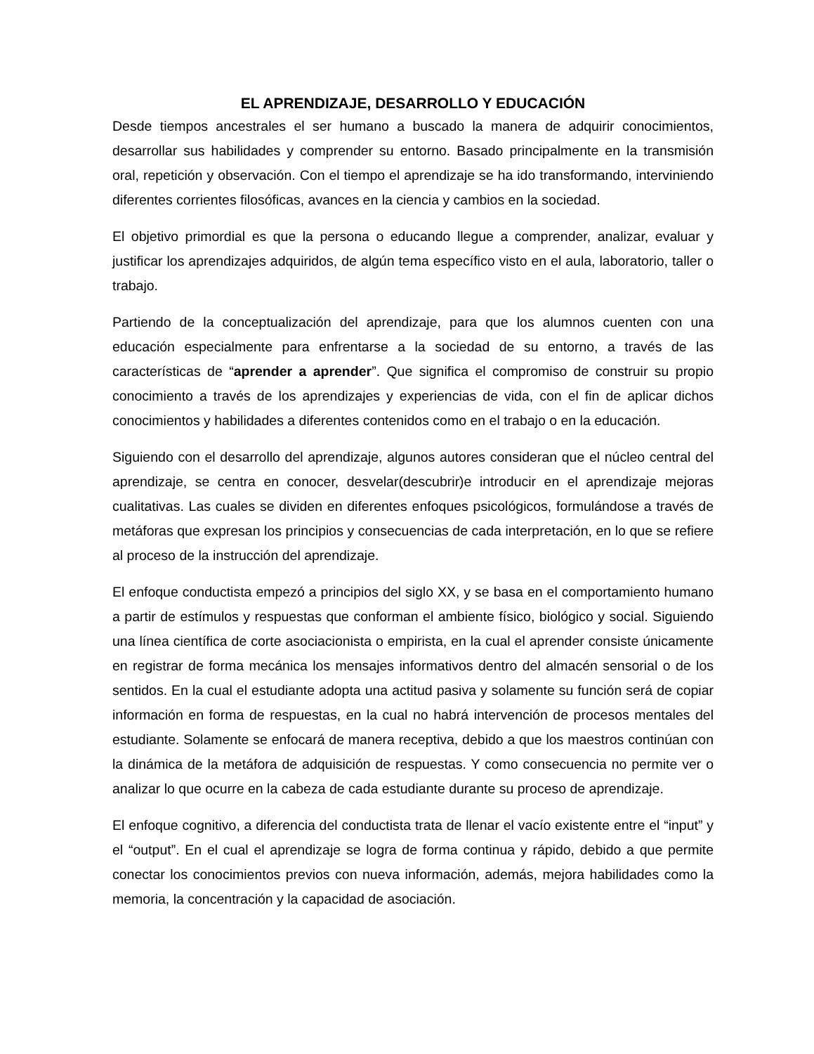EL APRENDIZAJE, DESARROLLO Y EDUCACIÓN
Desde tiempos ancestrales el ser humano a buscado la manera de adquirir conocimientos, desarrollar sus habilidades y comprender su entorno. Basado principalmente en la transmisión oral, repetición y observación. Con el tiempo el aprendizaje se ha ido transformando, interviniendo diferentes corrientes filosóficas, avances en la ciencia y cambios en la sociedad.
El objetivo primordial es que la persona o educando llegue a comprender, analizar, evaluar y justificar los aprendizajes adquiridos, de algún tema específico visto en el aula, laboratorio, taller o trabajo.
Partiendo de la conceptualización del aprendizaje, para que los alumnos cuenten con una educación especialmente para enfrentarse a la sociedad de su entorno, a través de las características de “aprender a aprender”. Que significa el compromiso de construir su propio conocimiento a través de los aprendizajes y experiencias de vida, con el fin de aplicar dichos conocimientos y habilidades a diferentes contenidos como en el trabajo o en la educación.
Siguiendo con el desarrollo del aprendizaje, algunos autores consideran que el núcleo central del aprendizaje, se centra en conocer, desvelar(descubrir)e introducir en el aprendizaje mejoras cualitativas. Las cuales se dividen en diferentes enfoques psicológicos, formulándose a través de metáforas que expresan los principios y consecuencias de cada interpretación, en lo que se refiere al proceso de la instrucción del aprendizaje.
El enfoque conductista empezó a principios del siglo XX, y se basa en el comportamiento humano a partir de estímulos y respuestas que conforman el ambiente físico, biológico y social. Siguiendo una línea científica de corte asociacionista o empirista, en la cual el aprender consiste únicamente en registrar de forma mecánica los mensajes informativos dentro del almacén sensorial o de los sentidos. En la cual el estudiante adopta una actitud pasiva y solamente su función será de copiar información en forma de respuestas, en la cual no habrá intervención de procesos mentales del estudiante. Solamente se enfocará de manera receptiva, debido a que los maestros continúan con la dinámica de la metáfora de adquisición de respuestas. Y como consecuencia no permite ver o analizar lo que ocurre en la cabeza de cada estudiante durante su proceso de aprendizaje.
El enfoque cognitivo, a diferencia del conductista trata de llenar el vacío existente entre el “input” y el “output”. En el cual el aprendizaje se logra de forma continua y rápido, debido a que permite conectar los conocimientos previos con nueva información, además, mejora habilidades como la memoria, la concentración y la capacidad de asociación.